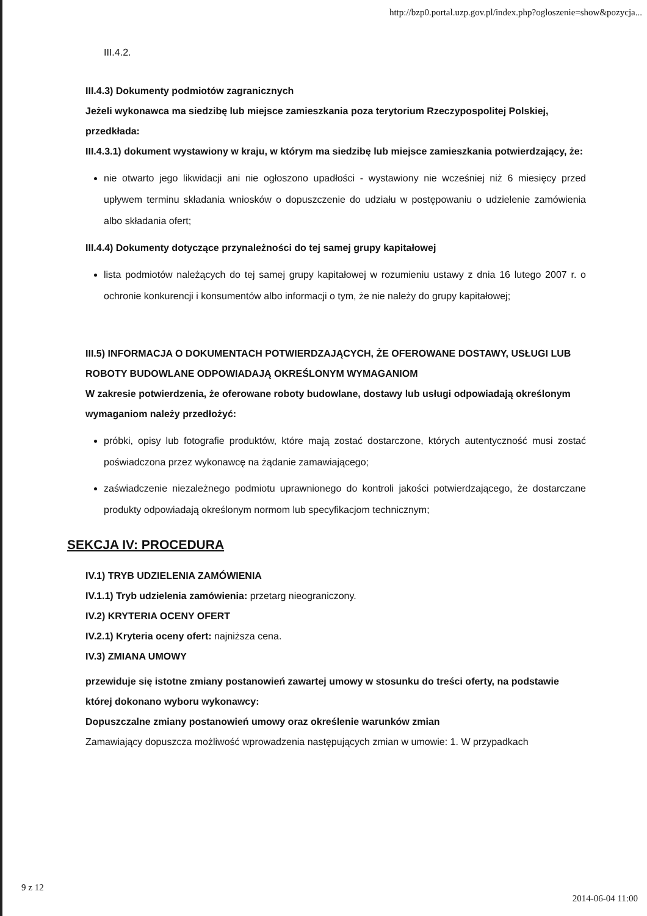http://bzp0.portal.uzp.gov.pl/index.php?ogloszenie=show&pozycja...
III.4.2.
III.4.3) Dokumenty podmiotów zagranicznych
Jeżeli wykonawca ma siedzibę lub miejsce zamieszkania poza terytorium Rzeczypospolitej Polskiej, przedkłada:
III.4.3.1) dokument wystawiony w kraju, w którym ma siedzibę lub miejsce zamieszkania potwierdzający, że:
nie otwarto jego likwidacji ani nie ogłoszono upadłości - wystawiony nie wcześniej niż 6 miesięcy przed upływem terminu składania wniosków o dopuszczenie do udziału w postępowaniu o udzielenie zamówienia albo składania ofert;
III.4.4) Dokumenty dotyczące przynależności do tej samej grupy kapitałowej
lista podmiotów należących do tej samej grupy kapitałowej w rozumieniu ustawy z dnia 16 lutego 2007 r. o ochronie konkurencji i konsumentów albo informacji o tym, że nie należy do grupy kapitałowej;
III.5) INFORMACJA O DOKUMENTACH POTWIERDZAJĄCYCH, ŻE OFEROWANE DOSTAWY, USŁUGI LUB ROBOTY BUDOWLANE ODPOWIADAJĄ OKREŚLONYM WYMAGANIOM
W zakresie potwierdzenia, że oferowane roboty budowlane, dostawy lub usługi odpowiadają określonym wymaganiom należy przedłożyć:
próbki, opisy lub fotografie produktów, które mają zostać dostarczone, których autentyczność musi zostać poświadczona przez wykonawcę na żądanie zamawiającego;
zaświadczenie niezależnego podmiotu uprawnionego do kontroli jakości potwierdzającego, że dostarczane produkty odpowiadają określonym normom lub specyfikacjom technicznym;
SEKCJA IV: PROCEDURA
IV.1) TRYB UDZIELENIA ZAMÓWIENIA
IV.1.1) Tryb udzielenia zamówienia: przetarg nieograniczony.
IV.2) KRYTERIA OCENY OFERT
IV.2.1) Kryteria oceny ofert: najniższa cena.
IV.3) ZMIANA UMOWY
przewiduje się istotne zmiany postanowień zawartej umowy w stosunku do treści oferty, na podstawie której dokonano wyboru wykonawcy:
Dopuszczalne zmiany postanowień umowy oraz określenie warunków zmian
Zamawiający dopuszcza możliwość wprowadzenia następujących zmian w umowie: 1. W przypadkach
9 z 12 2014-06-04 11:00